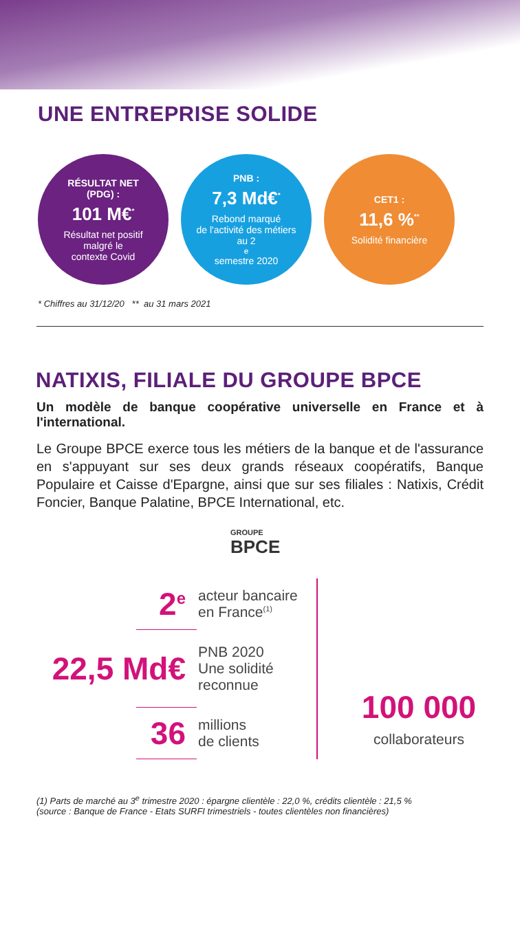UNE ENTREPRISE SOLIDE
RÉSULTAT NET
(PDG) :
101 M€<sup>*</sup>
Résultat net positif
malgré le
contexte Covid
PNB :
7,3 Md€<sup>*</sup>
Rebond marqué
de l'activité des métiers
au 2<sup>e</sup> semestre 2020
CET1 :
11,6 %<sup>**</sup>
Solidité financière
* Chiffres au 31/12/20 ** au 31 mars 2021
NATIXIS, FILIALE DU GROUPE BPCE
Un modèle de banque coopérative universelle en France et à l'international.
Le Groupe BPCE exerce tous les métiers de la banque et de l'assurance en s'appuyant sur ses deux grands réseaux coopératifs, Banque Populaire et Caisse d'Epargne, ainsi que sur ses filiales : Natixis, Crédit Foncier, Banque Palatine, BPCE International, etc.
GROUPE
BPCE
2<sup>e</sup>
acteur bancaire
en France<sup>(1)</sup>
22,5 Md€
PNB 2020
Une solidité
reconnue
36
millions
de clients
100 000
collaborateurs
(1) Parts de marché au 3<sup>e</sup> trimestre 2020 : épargne clientèle : 22,0 %, crédits clientèle : 21,5 %
(source : Banque de France - Etats SURFI trimestriels - toutes clientèles non financières)